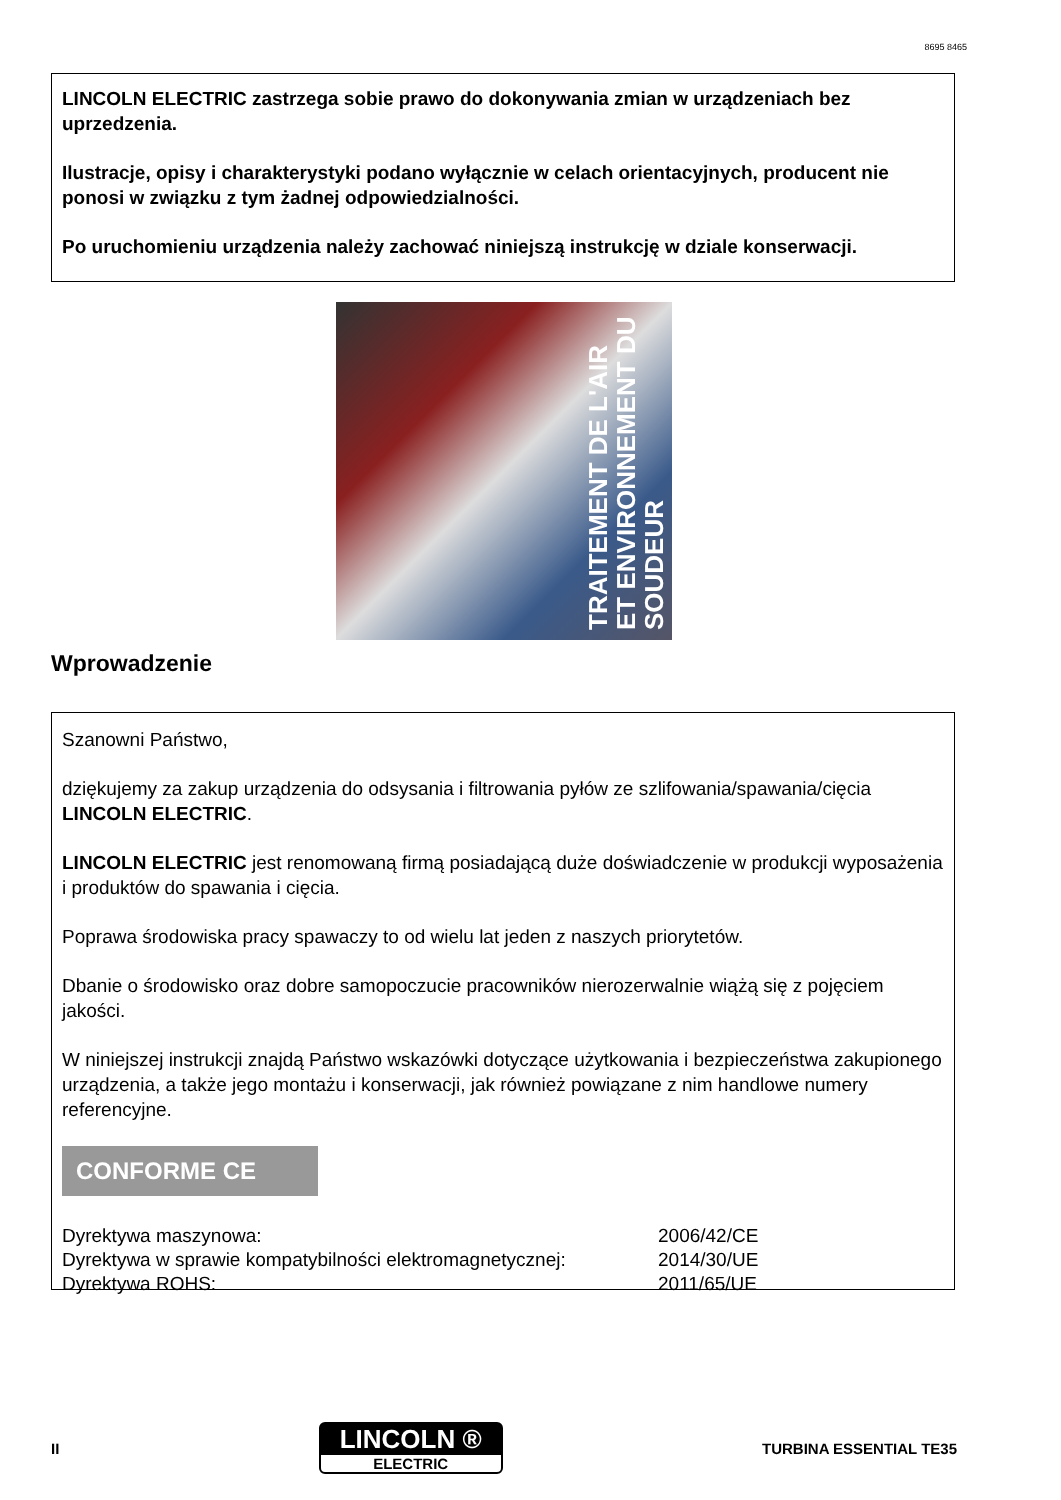8695 8465
LINCOLN ELECTRIC zastrzega sobie prawo do dokonywania zmian w urządzeniach bez uprzedzenia.
Ilustracje, opisy i charakterystyki podano wyłącznie w celach orientacyjnych, producent nie ponosi w związku z tym żadnej odpowiedzialności.
Po uruchomieniu urządzenia należy zachować niniejszą instrukcję w dziale konserwacji.
TRAITEMENT DE L'AIR
ET ENVIRONNEMENT DU SOUDEUR
Wprowadzenie
Szanowni Państwo,
dziękujemy za zakup urządzenia do odsysania i filtrowania pyłów ze szlifowania/spawania/cięcia LINCOLN ELECTRIC.
LINCOLN ELECTRIC jest renomowaną firmą posiadającą duże doświadczenie w produkcji wyposażenia i produktów do spawania i cięcia.
Poprawa środowiska pracy spawaczy to od wielu lat jeden z naszych priorytetów.
Dbanie o środowisko oraz dobre samopoczucie pracowników nierozerwalnie wiążą się z pojęciem jakości.
W niniejszej instrukcji znajdą Państwo wskazówki dotyczące użytkowania i bezpieczeństwa zakupionego urządzenia, a także jego montażu i konserwacji, jak również powiązane z nim handlowe numery referencyjne.
CONFORME CE
| Dyrektywa maszynowa: | 2006/42/CE |
| Dyrektywa w sprawie kompatybilności elektromagnetycznej: | 2014/30/UE |
| Dyrektywa ROHS: | 2011/65/UE |
II
LINCOLN ®
ELECTRIC
TURBINA ESSENTIAL TE35